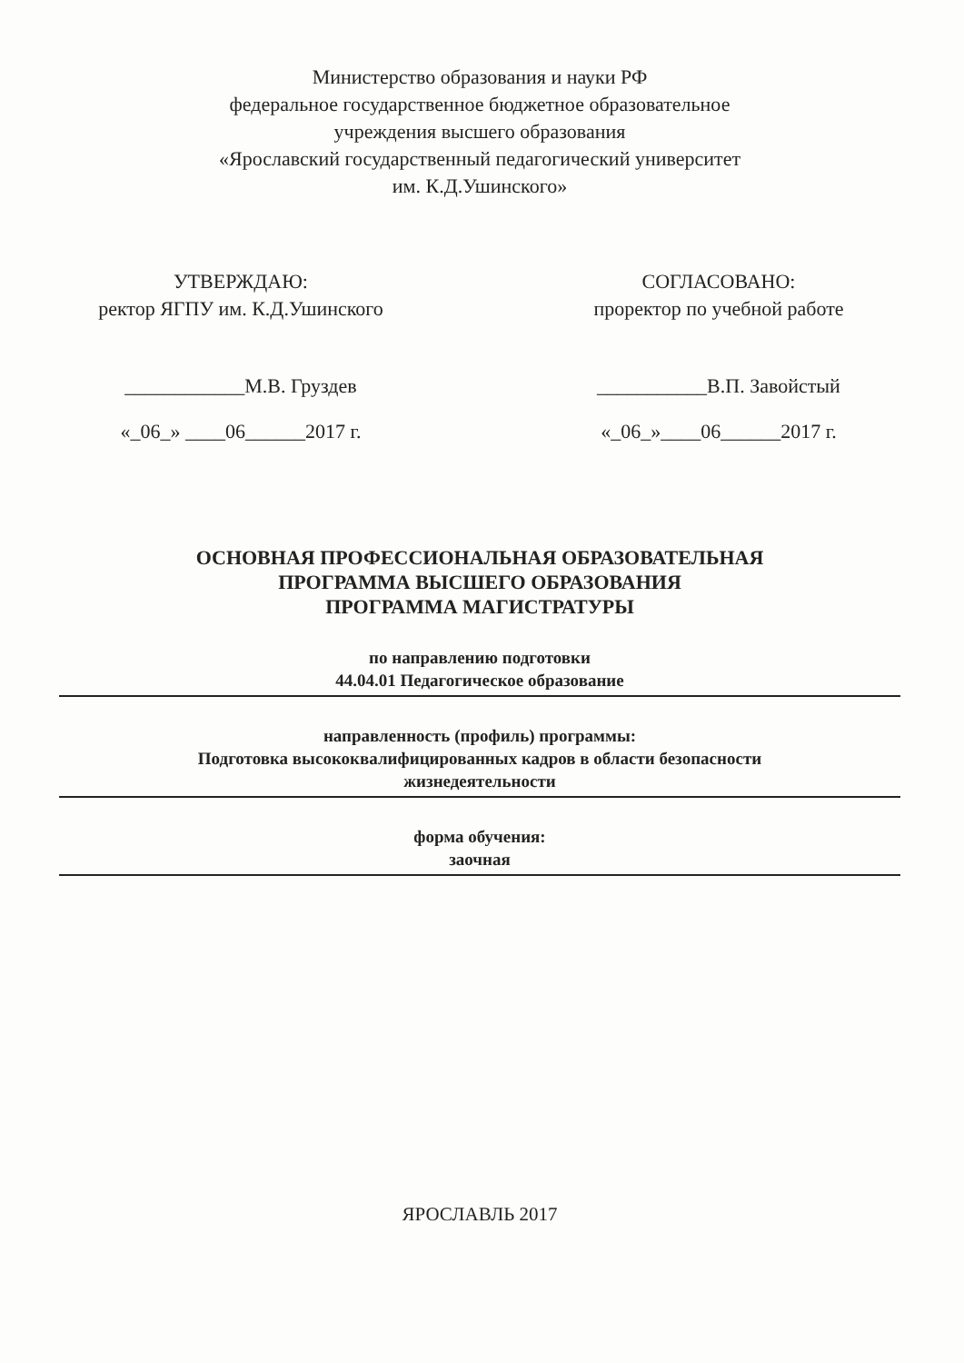Министерство образования и науки РФ
федеральное государственное бюджетное образовательное
учреждения высшего образования
«Ярославский государственный педагогический университет
им. К.Д.Ушинского»
УТВЕРЖДАЮ:
ректор ЯГПУ им. К.Д.Ушинского
____________М.В. Груздев
«_06_» ____06______2017 г.
СОГЛАСОВАНО:
проректор по учебной работе
___________В.П. Завойстый
«_06_»____06______2017 г.
ОСНОВНАЯ ПРОФЕССИОНАЛЬНАЯ ОБРАЗОВАТЕЛЬНАЯ
ПРОГРАММА ВЫСШЕГО ОБРАЗОВАНИЯ
ПРОГРАММА МАГИСТРАТУРЫ
по направлению подготовки
44.04.01 Педагогическое образование
направленность (профиль) программы:
Подготовка высококвалифицированных кадров в области безопасности
жизнедеятельности
форма обучения:
заочная
ЯРОСЛАВЛЬ 2017